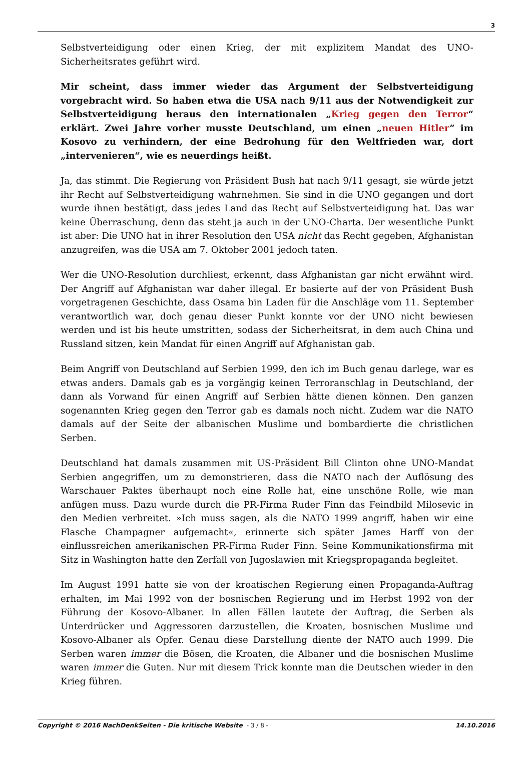3
Selbstverteidigung oder einen Krieg, der mit explizitem Mandat des UNO-Sicherheitsrates geführt wird.
Mir scheint, dass immer wieder das Argument der Selbstverteidigung vorgebracht wird. So haben etwa die USA nach 9/11 aus der Notwendigkeit zur Selbstverteidigung heraus den internationalen „Krieg gegen den Terror“ erklärt. Zwei Jahre vorher musste Deutschland, um einen „neuen Hitler“ im Kosovo zu verhindern, der eine Bedrohung für den Weltfrieden war, dort „intervenieren“, wie es neuerdings heißt.
Ja, das stimmt. Die Regierung von Präsident Bush hat nach 9/11 gesagt, sie würde jetzt ihr Recht auf Selbstverteidigung wahrnehmen. Sie sind in die UNO gegangen und dort wurde ihnen bestätigt, dass jedes Land das Recht auf Selbstverteidigung hat. Das war keine Überraschung, denn das steht ja auch in der UNO-Charta. Der wesentliche Punkt ist aber: Die UNO hat in ihrer Resolution den USA nicht das Recht gegeben, Afghanistan anzugreifen, was die USA am 7. Oktober 2001 jedoch taten.
Wer die UNO-Resolution durchliest, erkennt, dass Afghanistan gar nicht erwähnt wird. Der Angriff auf Afghanistan war daher illegal. Er basierte auf der von Präsident Bush vorgetragenen Geschichte, dass Osama bin Laden für die Anschläge vom 11. September verantwortlich war, doch genau dieser Punkt konnte vor der UNO nicht bewiesen werden und ist bis heute umstritten, sodass der Sicherheitsrat, in dem auch China und Russland sitzen, kein Mandat für einen Angriff auf Afghanistan gab.
Beim Angriff von Deutschland auf Serbien 1999, den ich im Buch genau darlege, war es etwas anders. Damals gab es ja vorgängig keinen Terroranschlag in Deutschland, der dann als Vorwand für einen Angriff auf Serbien hätte dienen können. Den ganzen sogenannten Krieg gegen den Terror gab es damals noch nicht. Zudem war die NATO damals auf der Seite der albanischen Muslime und bombardierte die christlichen Serben.
Deutschland hat damals zusammen mit US-Präsident Bill Clinton ohne UNO-Mandat Serbien angegriffen, um zu demonstrieren, dass die NATO nach der Auflösung des Warschauer Paktes überhaupt noch eine Rolle hat, eine unschöne Rolle, wie man anfügen muss. Dazu wurde durch die PR-Firma Ruder Finn das Feindbild Milosevic in den Medien verbreitet. »Ich muss sagen, als die NATO 1999 angriff, haben wir eine Flasche Champagner aufgemacht«, erinnerte sich später James Harff von der einflussreichen amerikanischen PR-Firma Ruder Finn. Seine Kommunikationsfirma mit Sitz in Washington hatte den Zerfall von Jugoslawien mit Kriegspropaganda begleitet.
Im August 1991 hatte sie von der kroatischen Regierung einen Propaganda-Auftrag erhalten, im Mai 1992 von der bosnischen Regierung und im Herbst 1992 von der Führung der Kosovo-Albaner. In allen Fällen lautete der Auftrag, die Serben als Unterdrücker und Aggressoren darzustellen, die Kroaten, bosnischen Muslime und Kosovo-Albaner als Opfer. Genau diese Darstellung diente der NATO auch 1999. Die Serben waren immer die Bösen, die Kroaten, die Albaner und die bosnischen Muslime waren immer die Guten. Nur mit diesem Trick konnte man die Deutschen wieder in den Krieg führen.
Copyright © 2016 NachDenkSeiten - Die kritische Website - 3 / 8 -
14.10.2016